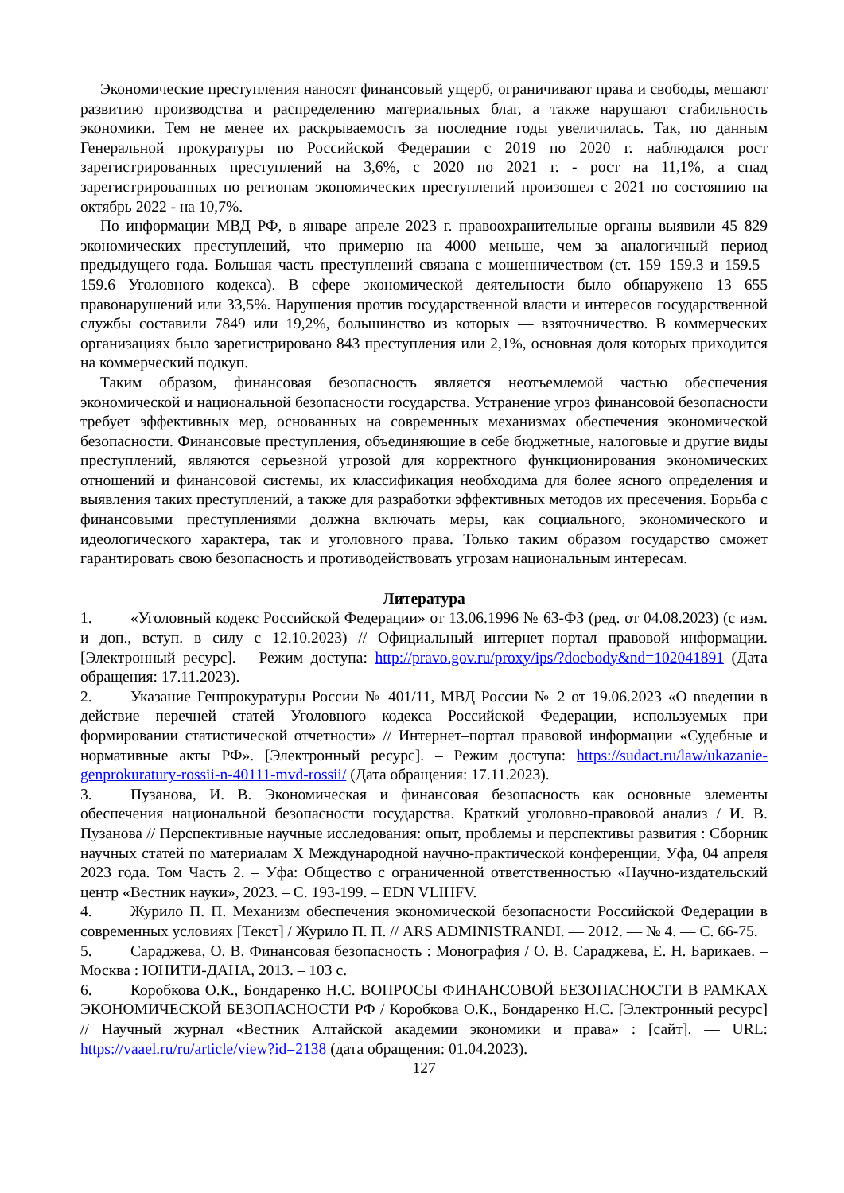Экономические преступления наносят финансовый ущерб, ограничивают права и свободы, мешают развитию производства и распределению материальных благ, а также нарушают стабильность экономики. Тем не менее их раскрываемость за последние годы увеличилась. Так, по данным Генеральной прокуратуры по Российской Федерации с 2019 по 2020 г. наблюдался рост зарегистрированных преступлений на 3,6%, с 2020 по 2021 г. - рост на 11,1%, а спад зарегистрированных по регионам экономических преступлений произошел с 2021 по состоянию на октябрь 2022 - на 10,7%.
По информации МВД РФ, в январе–апреле 2023 г. правоохранительные органы выявили 45 829 экономических преступлений, что примерно на 4000 меньше, чем за аналогичный период предыдущего года. Большая часть преступлений связана с мошенничеством (ст. 159–159.3 и 159.5–159.6 Уголовного кодекса). В сфере экономической деятельности было обнаружено 13 655 правонарушений или 33,5%. Нарушения против государственной власти и интересов государственной службы составили 7849 или 19,2%, большинство из которых — взяточничество. В коммерческих организациях было зарегистрировано 843 преступления или 2,1%, основная доля которых приходится на коммерческий подкуп.
Таким образом, финансовая безопасность является неотъемлемой частью обеспечения экономической и национальной безопасности государства. Устранение угроз финансовой безопасности требует эффективных мер, основанных на современных механизмах обеспечения экономической безопасности. Финансовые преступления, объединяющие в себе бюджетные, налоговые и другие виды преступлений, являются серьезной угрозой для корректного функционирования экономических отношений и финансовой системы, их классификация необходима для более ясного определения и выявления таких преступлений, а также для разработки эффективных методов их пресечения. Борьба с финансовыми преступлениями должна включать меры, как социального, экономического и идеологического характера, так и уголовного права. Только таким образом государство сможет гарантировать свою безопасность и противодействовать угрозам национальным интересам.
Литература
1. «Уголовный кодекс Российской Федерации» от 13.06.1996 № 63-ФЗ (ред. от 04.08.2023) (с изм. и доп., вступ. в силу с 12.10.2023) // Официальный интернет–портал правовой информации. [Электронный ресурс]. – Режим доступа: http://pravo.gov.ru/proxy/ips/?docbody&nd=102041891 (Дата обращения: 17.11.2023).
2. Указание Генпрокуратуры России № 401/11, МВД России № 2 от 19.06.2023 «О введении в действие перечней статей Уголовного кодекса Российской Федерации, используемых при формировании статистической отчетности» // Интернет–портал правовой информации «Судебные и нормативные акты РФ». [Электронный ресурс]. – Режим доступа: https://sudact.ru/law/ukazanie-genprokuratury-rossii-n-40111-mvd-rossii/ (Дата обращения: 17.11.2023).
3. Пузанова, И. В. Экономическая и финансовая безопасность как основные элементы обеспечения национальной безопасности государства. Краткий уголовно-правовой анализ / И. В. Пузанова // Перспективные научные исследования: опыт, проблемы и перспективы развития : Сборник научных статей по материалам X Международной научно-практической конференции, Уфа, 04 апреля 2023 года. Том Часть 2. – Уфа: Общество с ограниченной ответственностью «Научно-издательский центр «Вестник науки», 2023. – С. 193-199. – EDN VLIHFV.
4. Журило П. П. Механизм обеспечения экономической безопасности Российской Федерации в современных условиях [Текст] / Журило П. П. // ARS ADMINISTRANDI. — 2012. — № 4. — С. 66-75.
5. Сараджева, О. В. Финансовая безопасность : Монография / О. В. Сараджева, Е. Н. Барикаев. – Москва : ЮНИТИ-ДАНА, 2013. – 103 с.
6. Коробкова О.К., Бондаренко Н.С. ВОПРОСЫ ФИНАНСОВОЙ БЕЗОПАСНОСТИ В РАМКАХ ЭКОНОМИЧЕСКОЙ БЕЗОПАСНОСТИ РФ / Коробкова О.К., Бондаренко Н.С. [Электронный ресурс] // Научный журнал «Вестник Алтайской академии экономики и права» : [сайт]. — URL: https://vaael.ru/ru/article/view?id=2138 (дата обращения: 01.04.2023).
127